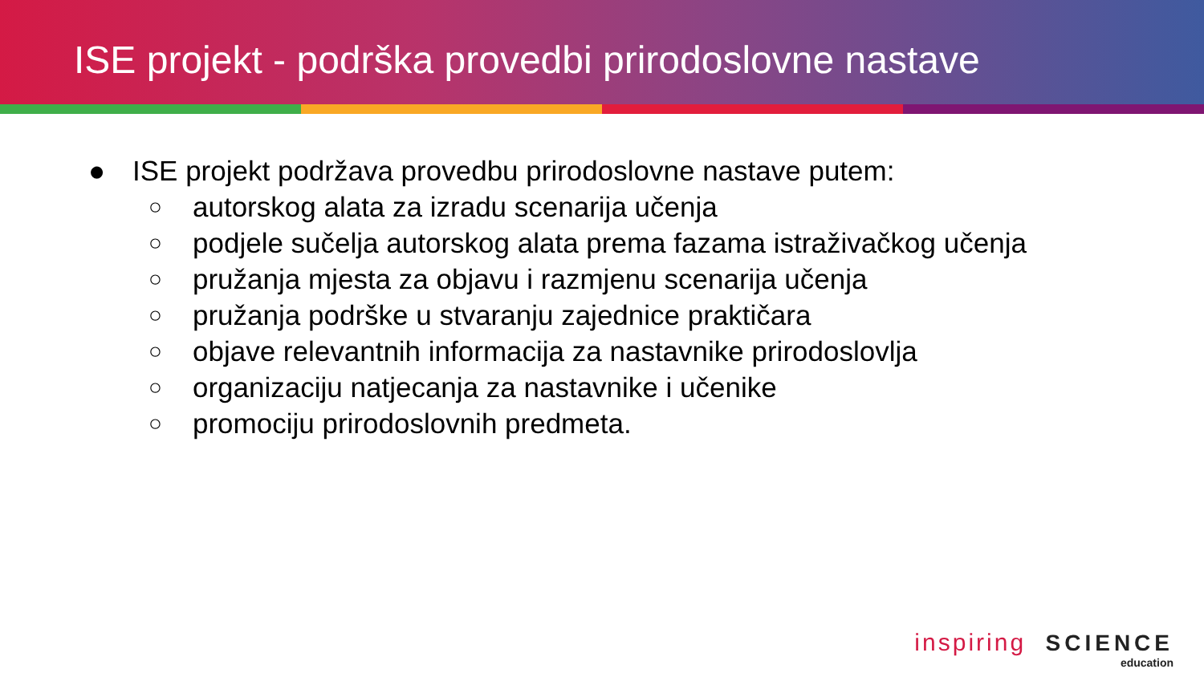ISE projekt - podrška provedbi prirodoslovne nastave
● ISE projekt podržava provedbu prirodoslovne nastave putem:
○ autorskog alata za izradu scenarija učenja
○ podjele sučelja autorskog alata prema fazama istraživačkog učenja
○ pružanja mjesta za objavu i razmjenu scenarija učenja
○ pružanja podrške u stvaranju zajednice praktičara
○ objave relevantnih informacija za nastavnike prirodoslovlja
○ organizaciju natjecanja za nastavnike i učenike
○ promociju prirodoslovnih predmeta.
inspiring SCIENCE
education